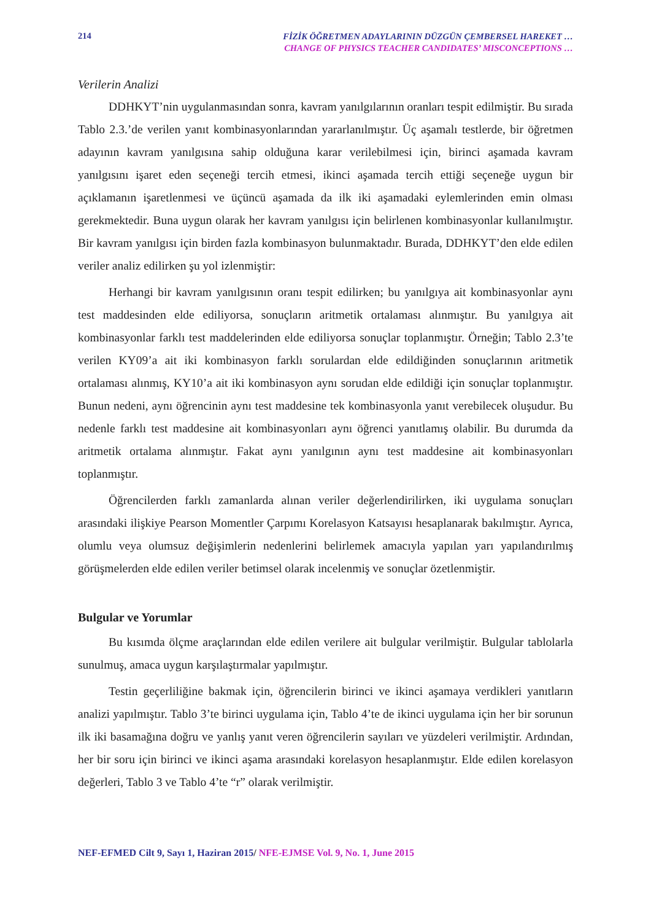214
FİZİK ÖĞRETMEN ADAYLARININ DÜZGÜN ÇEMBERSEL HAREKET …
CHANGE OF PHYSICS TEACHER CANDIDATES’ MISCONCEPTIONS …
Verilerin Analizi
DDHKYT’nin uygulanmasından sonra, kavram yanılgılarının oranları tespit edilmiştir. Bu sırada Tablo 2.3.’de verilen yanıt kombinasyonlarından yararlanılmıştır. Üç aşamalı testlerde, bir öğretmen adayının kavram yanılgısına sahip olduğuna karar verilebilmesi için, birinci aşamada kavram yanılgısını işaret eden seçeneği tercih etmesi, ikinci aşamada tercih ettiği seçeneğe uygun bir açıklamanın işaretlenmesi ve üçüncü aşamada da ilk iki aşamadaki eylemlerinden emin olması gerekmektedir. Buna uygun olarak her kavram yanılgısı için belirlenen kombinasyonlar kullanılmıştır. Bir kavram yanılgısı için birden fazla kombinasyon bulunmaktadır. Burada, DDHKYT’den elde edilen veriler analiz edilirken şu yol izlenmiştir:
Herhangi bir kavram yanılgısının oranı tespit edilirken; bu yanılgıya ait kombinasyonlar aynı test maddesinden elde ediliyorsa, sonuçların aritmetik ortalaması alınmıştır. Bu yanılgıya ait kombinasyonlar farklı test maddelerinden elde ediliyorsa sonuçlar toplanmıştır. Örneğin; Tablo 2.3’te verilen KY09’a ait iki kombinasyon farklı sorulardan elde edildiğinden sonuçlarının aritmetik ortalaması alınmış, KY10’a ait iki kombinasyon aynı sorudan elde edildiği için sonuçlar toplanmıştır. Bunun nedeni, aynı öğrencinin aynı test maddesine tek kombinasyonla yanıt verebilecek oluşudur. Bu nedenle farklı test maddesine ait kombinasyonları aynı öğrenci yanıtlamış olabilir. Bu durumda da aritmetik ortalama alınmıştır. Fakat aynı yanılgının aynı test maddesine ait kombinasyonları toplanmıştır.
Öğrencilerden farklı zamanlarda alınan veriler değerlendirilirken, iki uygulama sonuçları arasındaki ilişkiye Pearson Momentler Çarpımı Korelasyon Katsayısı hesaplanarak bakılmıştır. Ayrıca, olumlu veya olumsuz değişimlerin nedenlerini belirlemek amacıyla yapılan yarı yapılandırılmış görüşmelerden elde edilen veriler betimsel olarak incelenmiş ve sonuçlar özetlenmiştir.
Bulgular ve Yorumlar
Bu kısımda ölçme araçlarından elde edilen verilere ait bulgular verilmiştir. Bulgular tablolarla sunulmuş, amaca uygun karşılaştırmalar yapılmıştır.
Testin geçerliliğine bakmak için, öğrencilerin birinci ve ikinci aşamaya verdikleri yanıtların analizi yapılmıştır. Tablo 3’te birinci uygulama için, Tablo 4’te de ikinci uygulama için her bir sorunun ilk iki basamağına doğru ve yanlış yanıt veren öğrencilerin sayıları ve yüzdeleri verilmiştir. Ardından, her bir soru için birinci ve ikinci aşama arasındaki korelasyon hesaplanmıştır. Elde edilen korelasyon değerleri, Tablo 3 ve Tablo 4’te “r” olarak verilmiştir.
NEF-EFMED Cilt 9, Sayı 1, Haziran 2015/ NFE-EJMSE Vol. 9, No. 1, June 2015